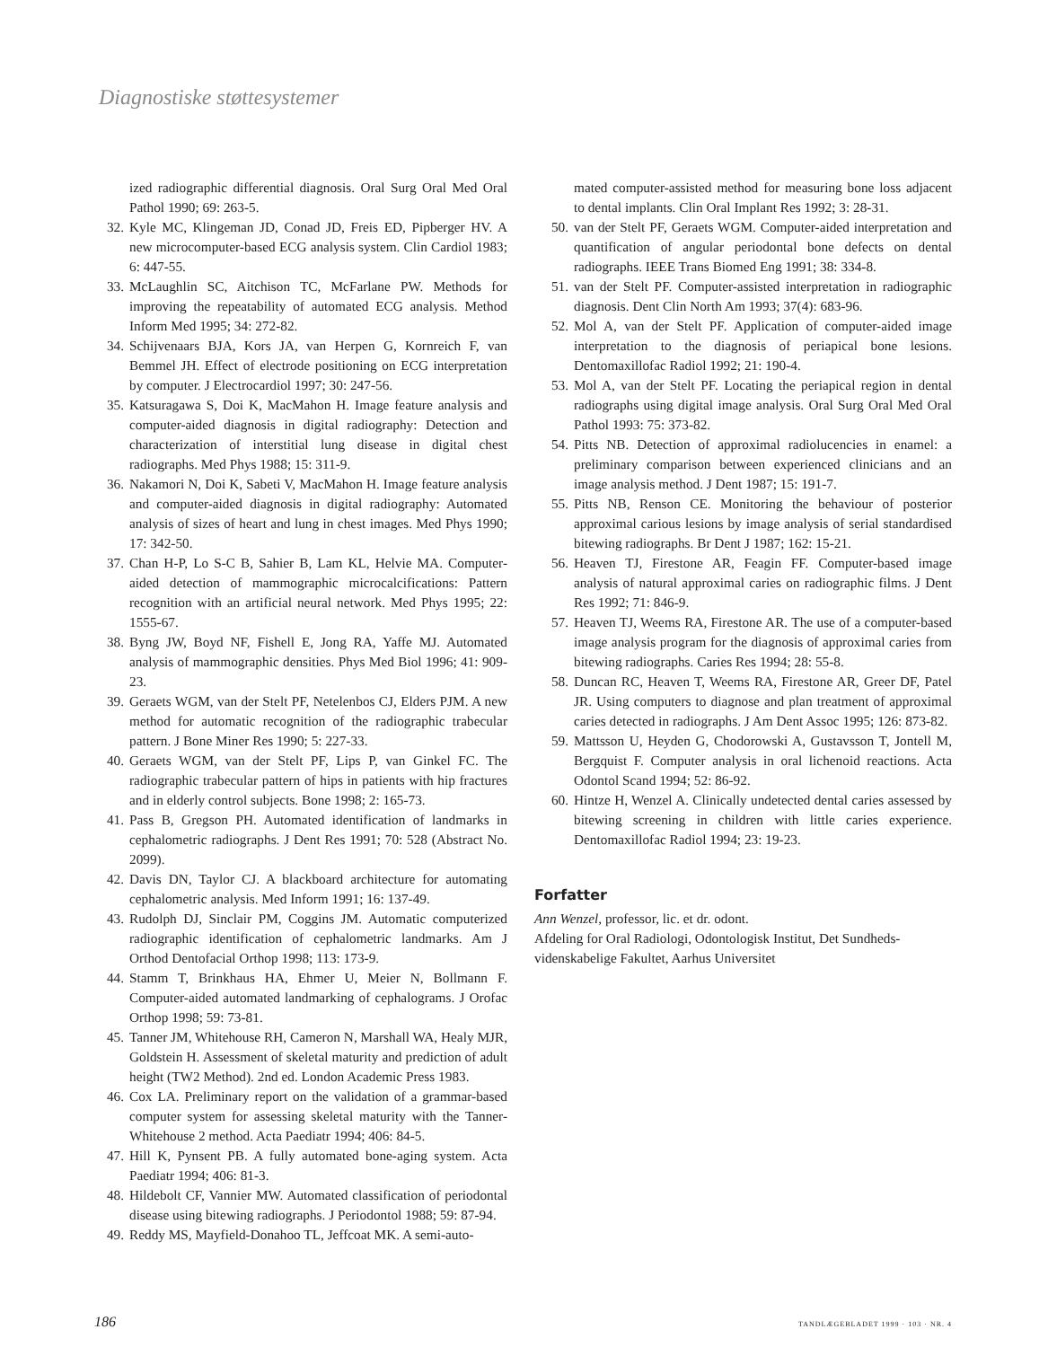Diagnostiske støttesystemer
ized radiographic differential diagnosis. Oral Surg Oral Med Oral Pathol 1990; 69: 263-5.
32. Kyle MC, Klingeman JD, Conad JD, Freis ED, Pipberger HV. A new microcomputer-based ECG analysis system. Clin Cardiol 1983; 6: 447-55.
33. McLaughlin SC, Aitchison TC, McFarlane PW. Methods for improving the repeatability of automated ECG analysis. Method Inform Med 1995; 34: 272-82.
34. Schijvenaars BJA, Kors JA, van Herpen G, Kornreich F, van Bemmel JH. Effect of electrode positioning on ECG interpretation by computer. J Electrocardiol 1997; 30: 247-56.
35. Katsuragawa S, Doi K, MacMahon H. Image feature analysis and computer-aided diagnosis in digital radiography: Detection and characterization of interstitial lung disease in digital chest radiographs. Med Phys 1988; 15: 311-9.
36. Nakamori N, Doi K, Sabeti V, MacMahon H. Image feature analysis and computer-aided diagnosis in digital radiography: Automated analysis of sizes of heart and lung in chest images. Med Phys 1990; 17: 342-50.
37. Chan H-P, Lo S-C B, Sahier B, Lam KL, Helvie MA. Computer-aided detection of mammographic microcalcifications: Pattern recognition with an artificial neural network. Med Phys 1995; 22: 1555-67.
38. Byng JW, Boyd NF, Fishell E, Jong RA, Yaffe MJ. Automated analysis of mammographic densities. Phys Med Biol 1996; 41: 909-23.
39. Geraets WGM, van der Stelt PF, Netelenbos CJ, Elders PJM. A new method for automatic recognition of the radiographic trabecular pattern. J Bone Miner Res 1990; 5: 227-33.
40. Geraets WGM, van der Stelt PF, Lips P, van Ginkel FC. The radiographic trabecular pattern of hips in patients with hip fractures and in elderly control subjects. Bone 1998; 2: 165-73.
41. Pass B, Gregson PH. Automated identification of landmarks in cephalometric radiographs. J Dent Res 1991; 70: 528 (Abstract No. 2099).
42. Davis DN, Taylor CJ. A blackboard architecture for automating cephalometric analysis. Med Inform 1991; 16: 137-49.
43. Rudolph DJ, Sinclair PM, Coggins JM. Automatic computerized radiographic identification of cephalometric landmarks. Am J Orthod Dentofacial Orthop 1998; 113: 173-9.
44. Stamm T, Brinkhaus HA, Ehmer U, Meier N, Bollmann F. Computer-aided automated landmarking of cephalograms. J Orofac Orthop 1998; 59: 73-81.
45. Tanner JM, Whitehouse RH, Cameron N, Marshall WA, Healy MJR, Goldstein H. Assessment of skeletal maturity and prediction of adult height (TW2 Method). 2nd ed. London Academic Press 1983.
46. Cox LA. Preliminary report on the validation of a grammar-based computer system for assessing skeletal maturity with the Tanner-Whitehouse 2 method. Acta Paediatr 1994; 406: 84-5.
47. Hill K, Pynsent PB. A fully automated bone-aging system. Acta Paediatr 1994; 406: 81-3.
48. Hildebolt CF, Vannier MW. Automated classification of periodontal disease using bitewing radiographs. J Periodontol 1988; 59: 87-94.
49. Reddy MS, Mayfield-Donahoo TL, Jeffcoat MK. A semi-auto-
mated computer-assisted method for measuring bone loss adjacent to dental implants. Clin Oral Implant Res 1992; 3: 28-31.
50. van der Stelt PF, Geraets WGM. Computer-aided interpretation and quantification of angular periodontal bone defects on dental radiographs. IEEE Trans Biomed Eng 1991; 38: 334-8.
51. van der Stelt PF. Computer-assisted interpretation in radiographic diagnosis. Dent Clin North Am 1993; 37(4): 683-96.
52. Mol A, van der Stelt PF. Application of computer-aided image interpretation to the diagnosis of periapical bone lesions. Dentomaxillofac Radiol 1992; 21: 190-4.
53. Mol A, van der Stelt PF. Locating the periapical region in dental radiographs using digital image analysis. Oral Surg Oral Med Oral Pathol 1993: 75: 373-82.
54. Pitts NB. Detection of approximal radiolucencies in enamel: a preliminary comparison between experienced clinicians and an image analysis method. J Dent 1987; 15: 191-7.
55. Pitts NB, Renson CE. Monitoring the behaviour of posterior approximal carious lesions by image analysis of serial standardised bitewing radiographs. Br Dent J 1987; 162: 15-21.
56. Heaven TJ, Firestone AR, Feagin FF. Computer-based image analysis of natural approximal caries on radiographic films. J Dent Res 1992; 71: 846-9.
57. Heaven TJ, Weems RA, Firestone AR. The use of a computer-based image analysis program for the diagnosis of approximal caries from bitewing radiographs. Caries Res 1994; 28: 55-8.
58. Duncan RC, Heaven T, Weems RA, Firestone AR, Greer DF, Patel JR. Using computers to diagnose and plan treatment of approximal caries detected in radiographs. J Am Dent Assoc 1995; 126: 873-82.
59. Mattsson U, Heyden G, Chodorowski A, Gustavsson T, Jontell M, Bergquist F. Computer analysis in oral lichenoid reactions. Acta Odontol Scand 1994; 52: 86-92.
60. Hintze H, Wenzel A. Clinically undetected dental caries assessed by bitewing screening in children with little caries experience. Dentomaxillofac Radiol 1994; 23: 19-23.
Forfatter
Ann Wenzel, professor, lic. et dr. odont.
Afdeling for Oral Radiologi, Odontologisk Institut, Det Sundheds-videnskabelige Fakultet, Aarhus Universitet
186 TANDLÆGEBLADET 1999 · 103 · NR. 4